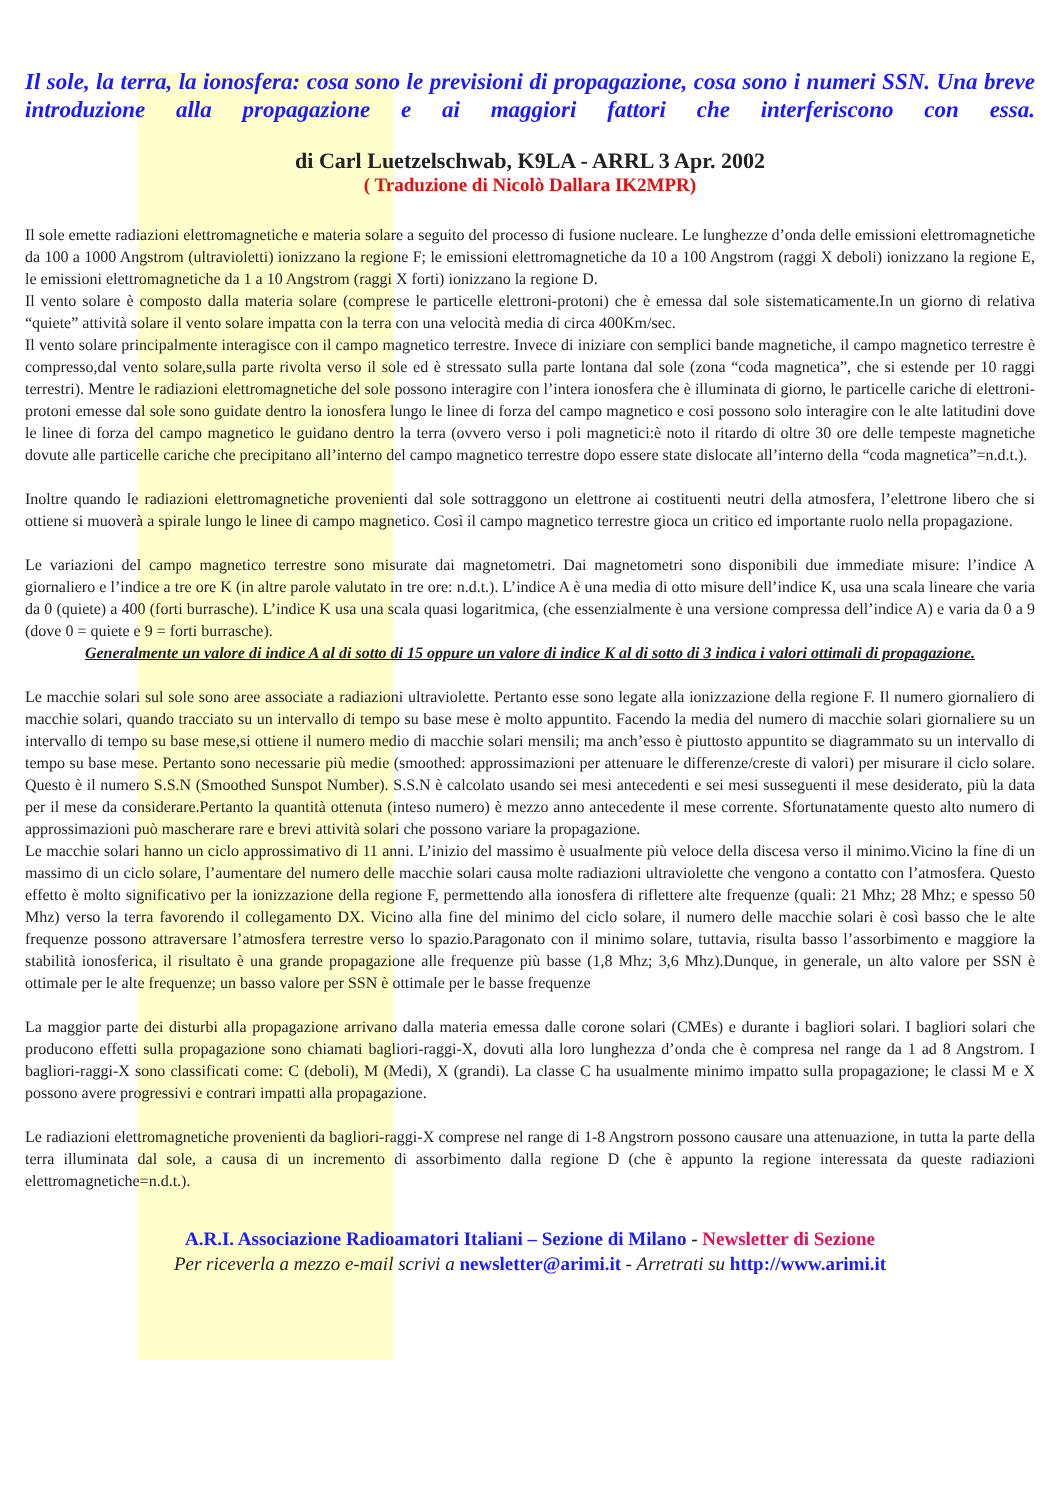Il sole, la terra, la ionosfera: cosa sono le previsioni di propagazione, cosa sono i numeri SSN. Una breve introduzione alla propagazione e ai maggiori fattori che interferiscono con essa.
di Carl Luetzelschwab, K9LA - ARRL 3 Apr. 2002
( Traduzione di Nicolò Dallara IK2MPR)
Il sole emette radiazioni elettromagnetiche e materia solare a seguito del processo di fusione nucleare. Le lunghezze d’onda delle emissioni elettromagnetiche da 100 a 1000 Angstrom (ultravioletti) ionizzano la regione F; le emissioni elettromagnetiche da 10 a 100 Angstrom (raggi X deboli) ionizzano la regione E, le emissioni elettromagnetiche da 1 a 10 Angstrom (raggi X forti) ionizzano la regione D.
Il vento solare è composto dalla materia solare (comprese le particelle elettroni-protoni) che è emessa dal sole sistematicamente.In un giorno di relativa “quiete” attività solare il vento solare impatta con la terra con una velocità media di circa 400Km/sec.
Il vento solare principalmente interagisce con il campo magnetico terrestre. Invece di iniziare con semplici bande magnetiche, il campo magnetico terrestre è compresso,dal vento solare,sulla parte rivolta verso il sole ed è stressato sulla parte lontana dal sole (zona “coda magnetica”, che si estende per 10 raggi terrestri). Mentre le radiazioni elettromagnetiche del sole possono interagire con l’intera ionosfera che è illuminata di giorno, le particelle cariche di elettroni-protoni emesse dal sole sono guidate dentro la ionosfera lungo le linee di forza del campo magnetico e cosi possono solo interagire con le alte latitudini dove le linee di forza del campo magnetico le guidano dentro la terra (ovvero verso i poli magnetici:è noto il ritardo di oltre 30 ore delle tempeste magnetiche dovute alle particelle cariche che precipitano all’interno del campo magnetico terrestre dopo essere state dislocate all’interno della “coda magnetica”=n.d.t.).
Inoltre quando le radiazioni elettromagnetiche provenienti dal sole sottraggono un elettrone ai costituenti neutri della atmosfera, l’elettrone libero che si ottiene si muoverà a spirale lungo le linee di campo magnetico. Così il campo magnetico terrestre gioca un critico ed importante ruolo nella propagazione.
Le variazioni del campo magnetico terrestre sono misurate dai magnetometri. Dai magnetometri sono disponibili due immediate misure: l’indice A giornaliero e l’indice a tre ore K (in altre parole valutato in tre ore: n.d.t.). L’indice A è una media di otto misure dell’indice K, usa una scala lineare che varia da 0 (quiete) a 400 (forti burrasche). L’indice K usa una scala quasi logaritmica, (che essenzialmente è una versione compressa dell’indice A) e varia da 0 a 9 (dove 0 = quiete e 9 = forti burrasche).
Generalmente un valore di indice A al di sotto di 15 oppure un valore di indice K al di sotto di 3 indica i valori ottimali di propagazione.
Le macchie solari sul sole sono aree associate a radiazioni ultraviolette. Pertanto esse sono legate alla ionizzazione della regione F. Il numero giornaliero di macchie solari, quando tracciato su un intervallo di tempo su base mese è molto appuntito. Facendo la media del numero di macchie solari giornaliere su un intervallo di tempo su base mese,si ottiene il numero medio di macchie solari mensili; ma anch’esso è piuttosto appuntito se diagrammato su un intervallo di tempo su base mese. Pertanto sono necessarie più medie (smoothed: approssimazioni per attenuare le differenze/creste di valori) per misurare il ciclo solare. Questo è il numero S.S.N (Smoothed Sunspot Number). S.S.N è calcolato usando sei mesi antecedenti e sei mesi susseguenti il mese desiderato, più la data per il mese da considerare.Pertanto la quantità ottenuta (inteso numero) è mezzo anno antecedente il mese corrente. Sfortunatamente questo alto numero di approssimazioni può mascherare rare e brevi attività solari che possono variare la propagazione.
Le macchie solari hanno un ciclo approssimativo di 11 anni. L’inizio del massimo è usualmente più veloce della discesa verso il minimo.Vicino la fine di un massimo di un ciclo solare, l’aumentare del numero delle macchie solari causa molte radiazioni ultraviolette che vengono a contatto con l’atmosfera. Questo effetto è molto significativo per la ionizzazione della regione F, permettendo alla ionosfera di riflettere alte frequenze (quali: 21 Mhz; 28 Mhz; e spesso 50 Mhz) verso la terra favorendo il collegamento DX. Vicino alla fine del minimo del ciclo solare, il numero delle macchie solari è così basso che le alte frequenze possono attraversare l’atmosfera terrestre verso lo spazio.Paragonato con il minimo solare, tuttavia, risulta basso l’assorbimento e maggiore la stabilità ionosferica, il risultato è una grande propagazione alle frequenze più basse (1,8 Mhz; 3,6 Mhz).Dunque, in generale, un alto valore per SSN è ottimale per le alte frequenze; un basso valore per SSN è ottimale per le basse frequenze
La maggior parte dei disturbi alla propagazione arrivano dalla materia emessa dalle corone solari (CMEs) e durante i bagliori solari. I bagliori solari che producono effetti sulla propagazione sono chiamati bagliori-raggi-X, dovuti alla loro lunghezza d’onda che è compresa nel range da 1 ad 8 Angstrom. I bagliori-raggi-X sono classificati come: C (deboli), M (Medi), X (grandi). La classe C ha usualmente minimo impatto sulla propagazione; le classi M e X possono avere progressivi e contrari impatti alla propagazione.
Le radiazioni elettromagnetiche provenienti da bagliori-raggi-X comprese nel range di 1-8 Angstrorn possono causare una attenuazione, in tutta la parte della terra illuminata dal sole, a causa di un incremento di assorbimento dalla regione D (che è appunto la regione interessata da queste radiazioni elettromagnetiche=n.d.t.).
A.R.I. Associazione Radioamatori Italiani – Sezione di Milano - Newsletter di Sezione
Per riceverla a mezzo e-mail scrivi a newsletter@arimi.it - Arretrati su http://www.arimi.it